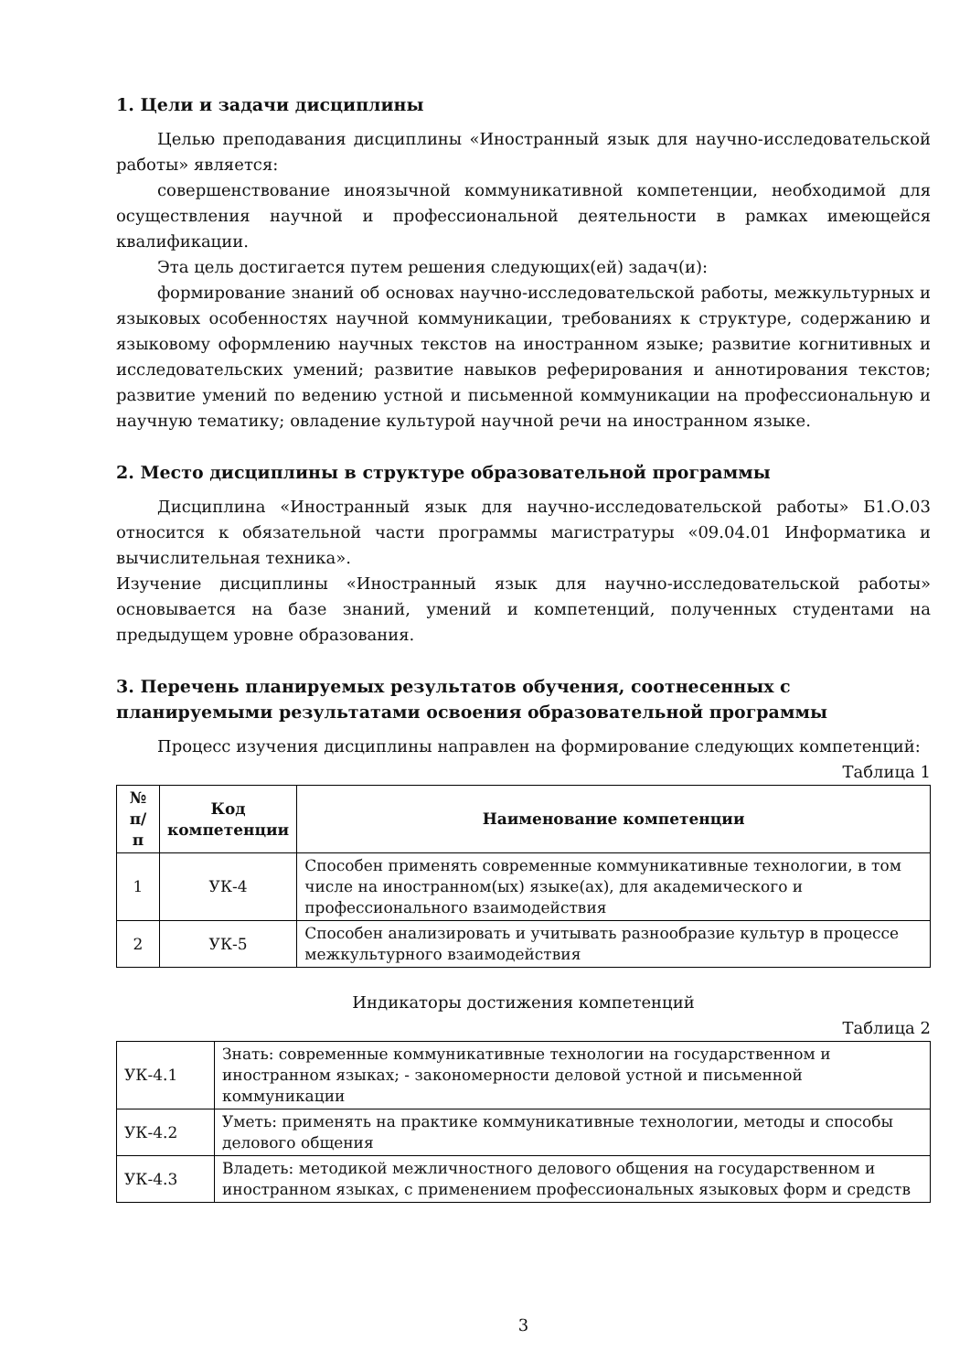1. Цели и задачи дисциплины
Целью преподавания дисциплины «Иностранный язык для научно-исследовательской работы» является:
совершенствование иноязычной коммуникативной компетенции, необходимой для осуществления научной и профессиональной деятельности в рамках имеющейся квалификации.
Эта цель достигается путем решения следующих(ей) задач(и):
формирование знаний об основах научно-исследовательской работы, межкультурных и языковых особенностях научной коммуникации, требованиях к структуре, содержанию и языковому оформлению научных текстов на иностранном языке; развитие когнитивных и исследовательских умений; развитие навыков реферирования и аннотирования текстов; развитие умений по ведению устной и письменной коммуникации на профессиональную и научную тематику; овладение культурой научной речи на иностранном языке.
2. Место дисциплины в структуре образовательной программы
Дисциплина «Иностранный язык для научно-исследовательской работы» Б1.О.03 относится к обязательной части программы магистратуры «09.04.01 Информатика и вычислительная техника».
Изучение дисциплины «Иностранный язык для научно-исследовательской работы» основывается на базе знаний, умений и компетенций, полученных студентами на предыдущем уровне образования.
3. Перечень планируемых результатов обучения, соотнесенных с планируемыми результатами освоения образовательной программы
Процесс изучения дисциплины направлен на формирование следующих компетенций:
Таблица 1
| № п/п | Код компетенции | Наименование компетенции |
| --- | --- | --- |
| 1 | УК-4 | Способен применять современные коммуникативные технологии, в том числе на иностранном(ых) языке(ах), для академического и профессионального взаимодействия |
| 2 | УК-5 | Способен анализировать и учитывать разнообразие культур в процессе межкультурного взаимодействия |
Индикаторы достижения компетенций
Таблица 2
| УК-4.1 | Знать: современные коммуникативные технологии на государственном и иностранном языках; - закономерности деловой устной и письменной коммуникации |
| УК-4.2 | Уметь: применять на практике коммуникативные технологии, методы и способы делового общения |
| УК-4.3 | Владеть: методикой межличностного делового общения на государственном и иностранном языках, с применением профессиональных языковых форм и средств |
3